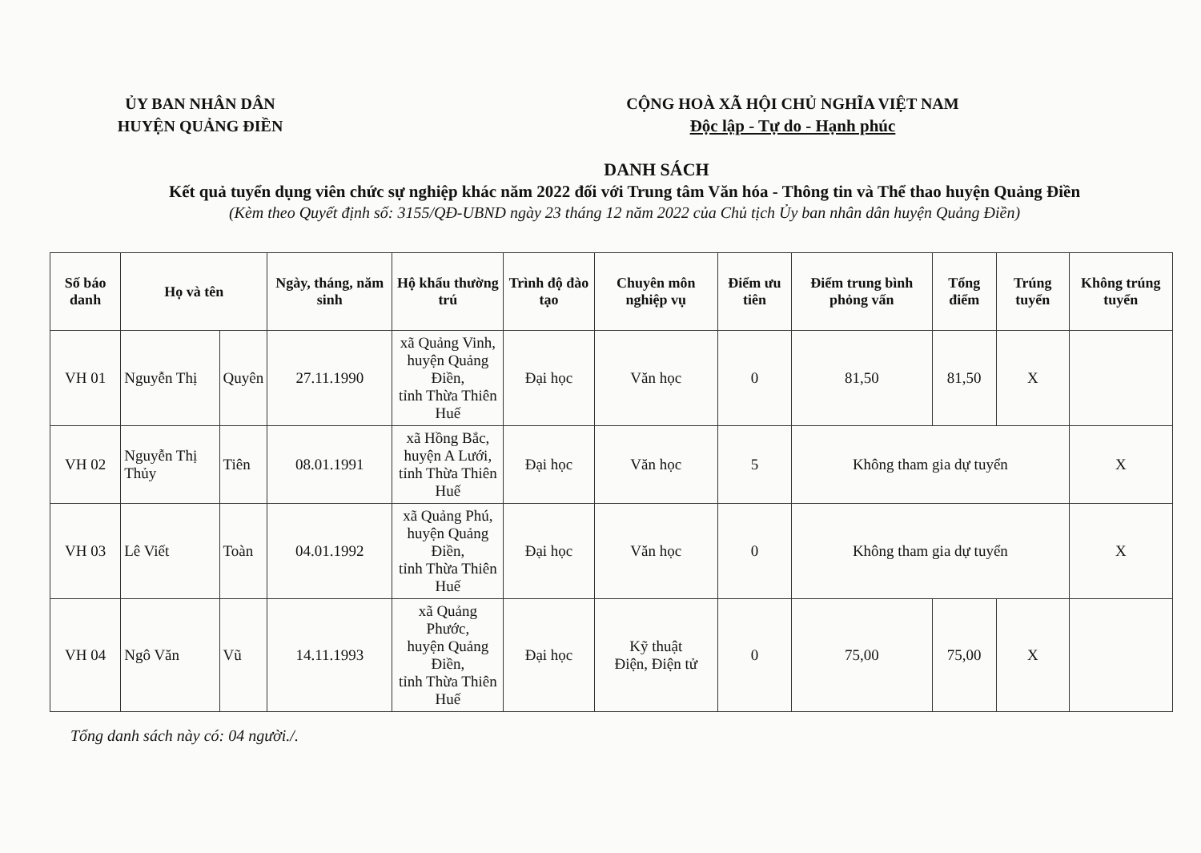ỦY BAN NHÂN DÂN
HUYỆN QUẢNG ĐIỀN
CỘNG HOÀ XÃ HỘI CHỦ NGHĨA VIỆT NAM
Độc lập - Tự do - Hạnh phúc
DANH SÁCH
Kết quả tuyển dụng viên chức sự nghiệp khác năm 2022 đối với Trung tâm Văn hóa - Thông tin và Thể thao huyện Quảng Điền
(Kèm theo Quyết định số: 3155/QĐ-UBND ngày 23 tháng 12 năm 2022 của Chủ tịch Ủy ban nhân dân huyện Quảng Điền)
| Số báo danh | Họ và tên | | Ngày, tháng, năm sinh | Hộ khẩu thường trú | Trình độ đào tạo | Chuyên môn nghiệp vụ | Điểm ưu tiên | Điểm trung bình phỏng vấn | Tổng điểm | Trúng tuyển | Không trúng tuyển |
| --- | --- | --- | --- | --- | --- | --- | --- | --- | --- | --- | --- |
| VH 01 | Nguyễn Thị | Quyên | 27.11.1990 | xã Quảng Vinh, huyện Quảng Điền, tỉnh Thừa Thiên Huế | Đại học | Văn học | 0 | 81,50 | 81,50 | X | |
| VH 02 | Nguyễn Thị Thủy | Tiên | 08.01.1991 | xã Hồng Bắc, huyện A Lưới, tỉnh Thừa Thiên Huế | Đại học | Văn học | 5 | Không tham gia dự tuyển | | | X |
| VH 03 | Lê Viết | Toàn | 04.01.1992 | xã Quảng Phú, huyện Quảng Điền, tỉnh Thừa Thiên Huế | Đại học | Văn học | 0 | Không tham gia dự tuyển | | | X |
| VH 04 | Ngô Văn | Vũ | 14.11.1993 | xã Quảng Phước, huyện Quảng Điền, tỉnh Thừa Thiên Huế | Đại học | Kỹ thuật Điện, Điện tử | 0 | 75,00 | 75,00 | X | |
Tổng danh sách này có: 04 người./.